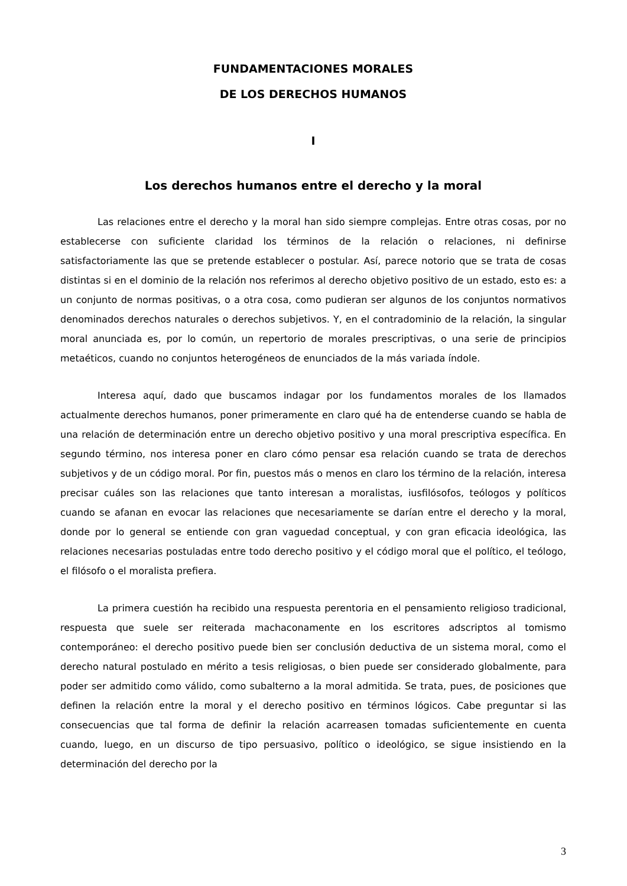FUNDAMENTACIONES MORALES
DE LOS DERECHOS HUMANOS
I
Los derechos humanos entre el derecho y la moral
Las relaciones entre el derecho y la moral han sido siempre complejas. Entre otras cosas, por no establecerse con suficiente claridad los términos de la relación o relaciones, ni definirse satisfactoriamente las que se pretende establecer o postular. Así, parece notorio que se trata de cosas distintas si en el dominio de la relación nos referimos al derecho objetivo positivo de un estado, esto es: a un conjunto de normas positivas, o a otra cosa, como pudieran ser algunos de los conjuntos normativos denominados derechos naturales o derechos subjetivos. Y, en el contradominio de la relación, la singular moral anunciada es, por lo común, un repertorio de morales prescriptivas, o una serie de principios metaéticos, cuando no conjuntos heterogéneos de enunciados de la más variada índole.
Interesa aquí, dado que buscamos indagar por los fundamentos morales de los llamados actualmente derechos humanos, poner primeramente en claro qué ha de entenderse cuando se habla de una relación de determinación entre un derecho objetivo positivo y una moral prescriptiva específica. En segundo término, nos interesa poner en claro cómo pensar esa relación cuando se trata de derechos subjetivos y de un código moral. Por fin, puestos más o menos en claro los término de la relación, interesa precisar cuáles son las relaciones que tanto interesan a moralistas, iusfilósofos, teólogos y políticos cuando se afanan en evocar las relaciones que necesariamente se darían entre el derecho y la moral, donde por lo general se entiende con gran vaguedad conceptual, y con gran eficacia ideológica, las relaciones necesarias postuladas entre todo derecho positivo y el código moral que el político, el teólogo, el filósofo o el moralista prefiera.
La primera cuestión ha recibido una respuesta perentoria en el pensamiento religioso tradicional, respuesta que suele ser reiterada machaconamente en los escritores adscriptos al tomismo contemporáneo: el derecho positivo puede bien ser conclusión deductiva de un sistema moral, como el derecho natural postulado en mérito a tesis religiosas, o bien puede ser considerado globalmente, para poder ser admitido como válido, como subalterno a la moral admitida. Se trata, pues, de posiciones que definen la relación entre la moral y el derecho positivo en términos lógicos. Cabe preguntar si las consecuencias que tal forma de definir la relación acarreasen tomadas suficientemente en cuenta cuando, luego, en un discurso de tipo persuasivo, político o ideológico, se sigue insistiendo en la determinación del derecho por la
3